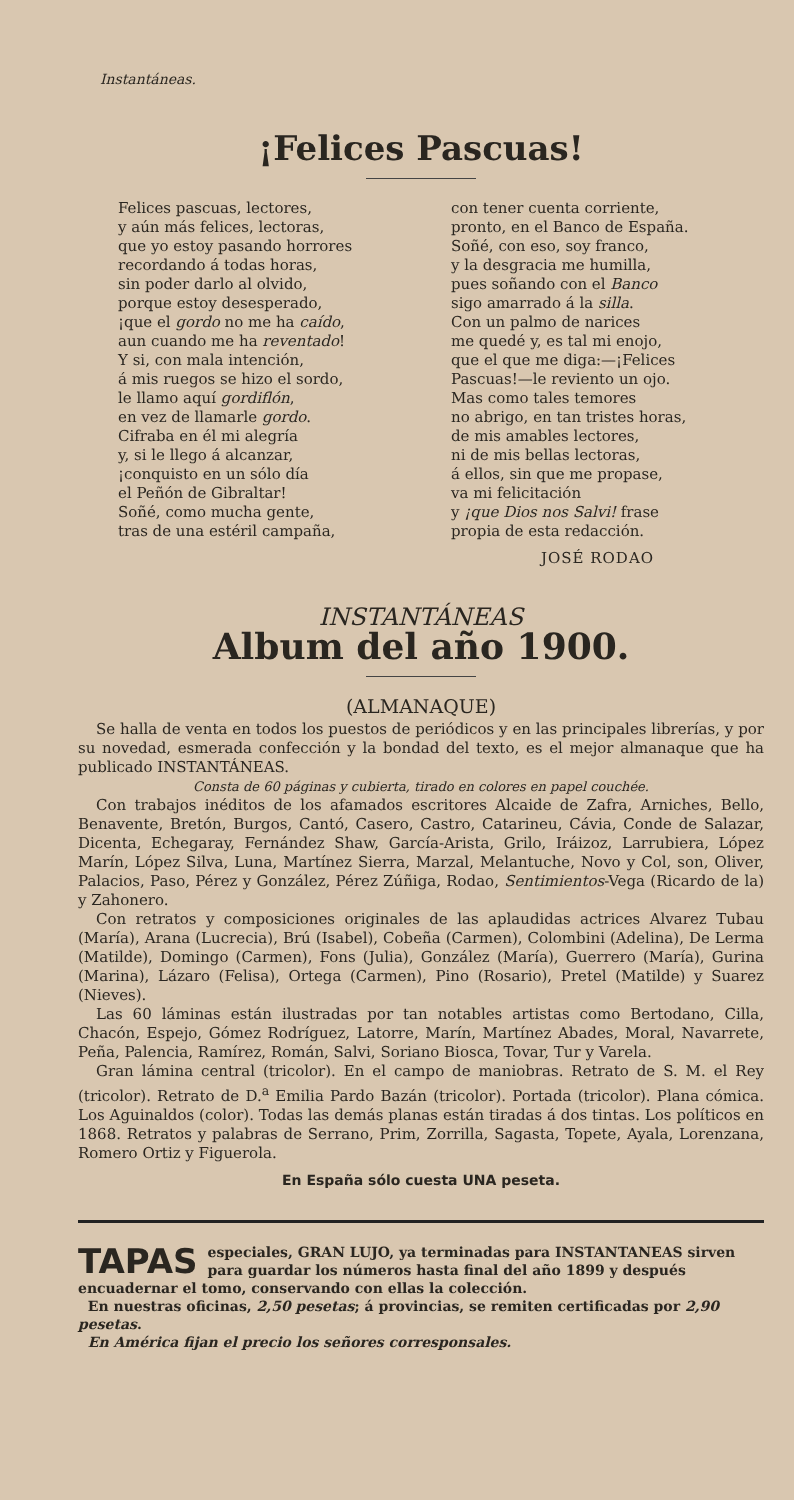Instantáneas.
¡Felices Pascuas!
Felices pascuas, lectores,
y aún más felices, lectoras,
que yo estoy pasando horrores
recordando á todas horas,
sin poder darlo al olvido,
porque estoy desesperado,
¡que el gordo no me ha caído,
aun cuando me ha reventado!
Y si, con mala intención,
á mis ruegos se hizo el sordo,
le llamo aquí gordiflón,
en vez de llamarle gordo.
Cifraba en él mi alegría
y, si le llego á alcanzar,
¡conquisto en un sólo día
el Peñón de Gibraltar!
Soñé, como mucha gente,
tras de una estéril campaña,
con tener cuenta corriente,
pronto, en el Banco de España.
Soñé, con eso, soy franco,
y la desgracia me humilla,
pues soñando con el Banco
sigo amarrado á la silla.
Con un palmo de narices
me quedé y, es tal mi enojo,
que el que me diga:—¡Felices
Pascuas!—le reviento un ojo.
Mas como tales temores
no abrigo, en tan tristes horas,
de mis amables lectores,
ni de mis bellas lectoras,
á ellos, sin que me propase,
va mi felicitación
y ¡que Dios nos Salvi! frase
propia de esta redacción.
JOSÉ RODAO
INSTANTÁNEAS
Album del año 1900.
(ALMANAQUE)
Se halla de venta en todos los puestos de periódicos y en las principales librerías, y por su novedad, esmerada confección y la bondad del texto, es el mejor almanaque que ha publicado INSTANTÁNEAS.
Consta de 60 páginas y cubierta, tirado en colores en papel couchée.
Con trabajos inéditos de los afamados escritores Alcaide de Zafra, Arniches, Bello, Benavente, Bretón, Burgos, Cantó, Casero, Castro, Catarineu, Cávia, Conde de Salazar, Dicenta, Echegaray, Fernández Shaw, García-Arista, Grilo, Iráizoz, Larrubiera, López Marín, López Silva, Luna, Martínez Sierra, Marzal, Melantuche, Novo y Col, son, Oliver, Palacios, Paso, Pérez y González, Pérez Zúñiga, Rodao, Sentimientos-Vega (Ricardo de la) y Zahonero.
Con retratos y composiciones originales de las aplaudidas actrices Alvarez Tubau (María), Arana (Lucrecia), Brú (Isabel), Cobeña (Carmen), Colombini (Adelina), De Lerma (Matilde), Domingo (Carmen), Fons (Julia), González (María), Guerrero (María), Gurina (Marina), Lázaro (Felisa), Ortega (Carmen), Pino (Rosario), Pretel (Matilde) y Suarez (Nieves).
Las 60 láminas están ilustradas por tan notables artistas como Bertodano, Cilla, Chacón, Espejo, Gómez Rodríguez, Latorre, Marín, Martínez Abades, Moral, Navarrete, Peña, Palencia, Ramírez, Román, Salvi, Soriano Biosca, Tovar, Tur y Varela.
Gran lámina central (tricolor). En el campo de maniobras. Retrato de S. M. el Rey (tricolor). Retrato de D.<sup>a</sup> Emilia Pardo Bazán (tricolor). Portada (tricolor). Plana cómica. Los Aguinaldos (color). Todas las demás planas están tiradas á dos tintas. Los políticos en 1868. Retratos y palabras de Serrano, Prim, Zorrilla, Sagasta, Topete, Ayala, Lorenzana, Romero Ortiz y Figuerola.
En España sólo cuesta UNA peseta.
TAPAS especiales, GRAN LUJO, ya terminadas para INSTANTANEAS sirven para guardar los números hasta final del año 1899 y después encuadernar el tomo, conservando con ellas la colección.
En nuestras oficinas, 2,50 pesetas; á provincias, se remiten certificadas por 2,90 pesetas.
En América fijan el precio los señores corresponsales.